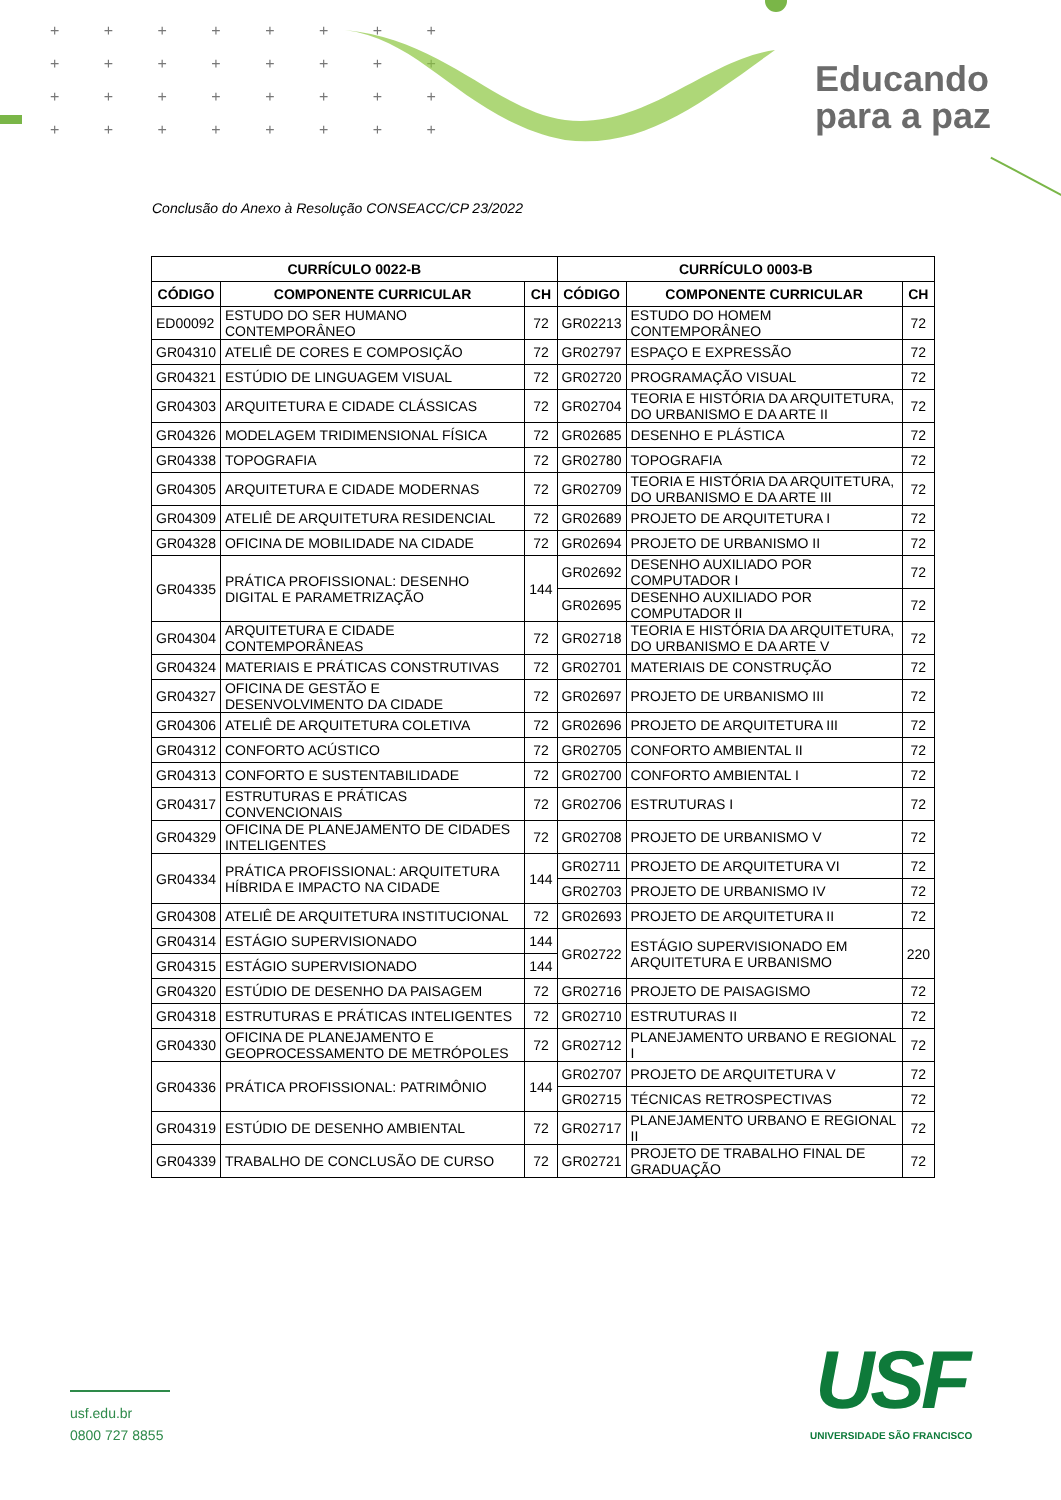+ + + + + + + +
+ + + + + + + +
+ + + + + + + +
+ + + + + + + +
Educando
para a paz
Conclusão do Anexo à Resolução CONSEACC/CP 23/2022
| CURRÍCULO 0022-B | | | CURRÍCULO 0003-B | | |
| --- | --- | --- | --- | --- | --- |
| CÓDIGO | COMPONENTE CURRICULAR | CH | CÓDIGO | COMPONENTE CURRICULAR | CH |
| ED00092 | ESTUDO DO SER HUMANO CONTEMPORÂNEO | 72 | GR02213 | ESTUDO DO HOMEM CONTEMPORÂNEO | 72 |
| GR04310 | ATELIÊ DE CORES E COMPOSIÇÃO | 72 | GR02797 | ESPAÇO E EXPRESSÃO | 72 |
| GR04321 | ESTÚDIO DE LINGUAGEM VISUAL | 72 | GR02720 | PROGRAMAÇÃO VISUAL | 72 |
| GR04303 | ARQUITETURA E CIDADE CLÁSSICAS | 72 | GR02704 | TEORIA E HISTÓRIA DA ARQUITETURA, DO URBANISMO E DA ARTE II | 72 |
| GR04326 | MODELAGEM TRIDIMENSIONAL FÍSICA | 72 | GR02685 | DESENHO E PLÁSTICA | 72 |
| GR04338 | TOPOGRAFIA | 72 | GR02780 | TOPOGRAFIA | 72 |
| GR04305 | ARQUITETURA E CIDADE MODERNAS | 72 | GR02709 | TEORIA E HISTÓRIA DA ARQUITETURA, DO URBANISMO E DA ARTE III | 72 |
| GR04309 | ATELIÊ DE ARQUITETURA RESIDENCIAL | 72 | GR02689 | PROJETO DE ARQUITETURA I | 72 |
| GR04328 | OFICINA DE MOBILIDADE NA CIDADE | 72 | GR02694 | PROJETO DE URBANISMO II | 72 |
| GR04335 | PRÁTICA PROFISSIONAL: DESENHO DIGITAL E PARAMETRIZAÇÃO | 144 | GR02692 | DESENHO AUXILIADO POR COMPUTADOR I | 72 |
| | | | GR02695 | DESENHO AUXILIADO POR COMPUTADOR II | 72 |
| GR04304 | ARQUITETURA E CIDADE CONTEMPORÂNEAS | 72 | GR02718 | TEORIA E HISTÓRIA DA ARQUITETURA, DO URBANISMO E DA ARTE V | 72 |
| GR04324 | MATERIAIS E PRÁTICAS CONSTRUTIVAS | 72 | GR02701 | MATERIAIS DE CONSTRUÇÃO | 72 |
| GR04327 | OFICINA DE GESTÃO E DESENVOLVIMENTO DA CIDADE | 72 | GR02697 | PROJETO DE URBANISMO III | 72 |
| GR04306 | ATELIÊ DE ARQUITETURA COLETIVA | 72 | GR02696 | PROJETO DE ARQUITETURA III | 72 |
| GR04312 | CONFORTO ACÚSTICO | 72 | GR02705 | CONFORTO AMBIENTAL II | 72 |
| GR04313 | CONFORTO E SUSTENTABILIDADE | 72 | GR02700 | CONFORTO AMBIENTAL I | 72 |
| GR04317 | ESTRUTURAS E PRÁTICAS CONVENCIONAIS | 72 | GR02706 | ESTRUTURAS I | 72 |
| GR04329 | OFICINA DE PLANEJAMENTO DE CIDADES INTELIGENTES | 72 | GR02708 | PROJETO DE URBANISMO V | 72 |
| GR04334 | PRÁTICA PROFISSIONAL: ARQUITETURA HÍBRIDA E IMPACTO NA CIDADE | 144 | GR02711 | PROJETO DE ARQUITETURA VI | 72 |
| | | | GR02703 | PROJETO DE URBANISMO IV | 72 |
| GR04308 | ATELIÊ DE ARQUITETURA INSTITUCIONAL | 72 | GR02693 | PROJETO DE ARQUITETURA II | 72 |
| GR04314 | ESTÁGIO SUPERVISIONADO | 144 | GR02722 | ESTÁGIO SUPERVISIONADO EM ARQUITETURA E URBANISMO | 220 |
| GR04315 | ESTÁGIO SUPERVISIONADO | 144 | | | |
| GR04320 | ESTÚDIO DE DESENHO DA PAISAGEM | 72 | GR02716 | PROJETO DE PAISAGISMO | 72 |
| GR04318 | ESTRUTURAS E PRÁTICAS INTELIGENTES | 72 | GR02710 | ESTRUTURAS II | 72 |
| GR04330 | OFICINA DE PLANEJAMENTO E GEOPROCESSAMENTO DE METRÓPOLES | 72 | GR02712 | PLANEJAMENTO URBANO E REGIONAL I | 72 |
| GR04336 | PRÁTICA PROFISSIONAL: PATRIMÔNIO | 144 | GR02707 | PROJETO DE ARQUITETURA V | 72 |
| | | | GR02715 | TÉCNICAS RETROSPECTIVAS | 72 |
| GR04319 | ESTÚDIO DE DESENHO AMBIENTAL | 72 | GR02717 | PLANEJAMENTO URBANO E REGIONAL II | 72 |
| GR04339 | TRABALHO DE CONCLUSÃO DE CURSO | 72 | GR02721 | PROJETO DE TRABALHO FINAL DE GRADUAÇÃO | 72 |
usf.edu.br
0800 727 8855
USF
UNIVERSIDADE SÃO FRANCISCO